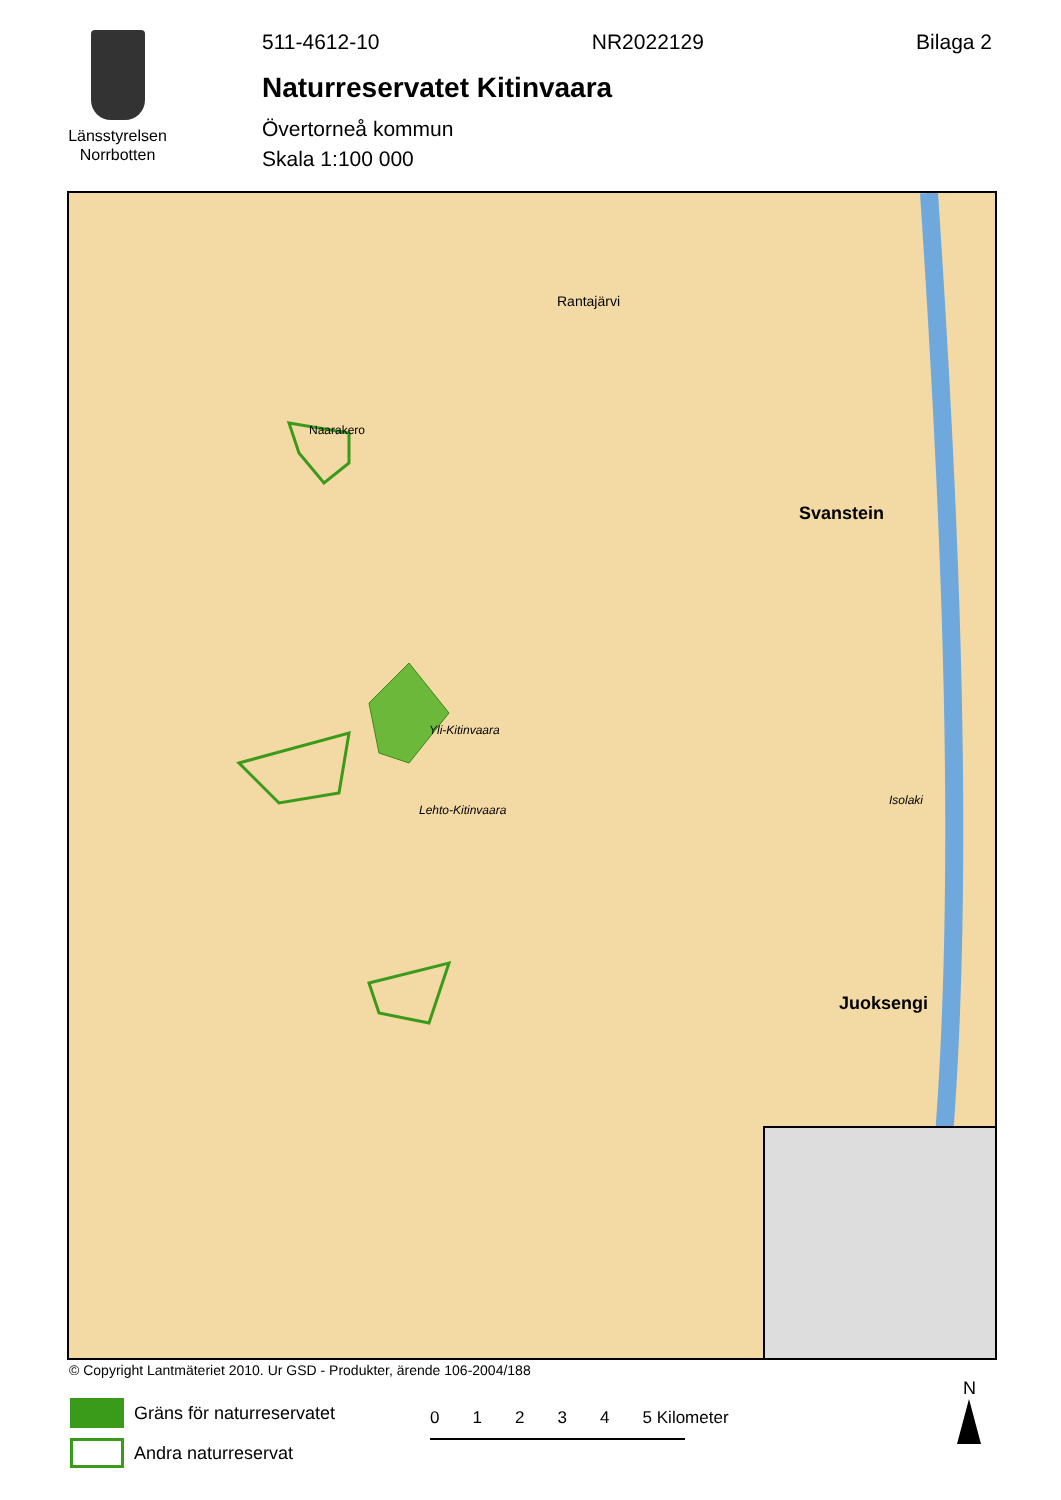Länsstyrelsen Norrbotten
511-4612-10 NR2022129 Bilaga 2
Naturreservatet Kitinvaara
Övertorneå kommun
Skala 1:100 000
Naarakero
Yli-Kitinvaara
Lehto-Kitinvaara
Rantajärvi
Svanstein
Juoksengi
Isolaki
© Copyright Lantmäteriet 2010. Ur GSD - Produkter, ärende 106-2004/188
Gräns för naturreservatet
Andra naturreservat
0 1 2 3 4 5 Kilometer
N